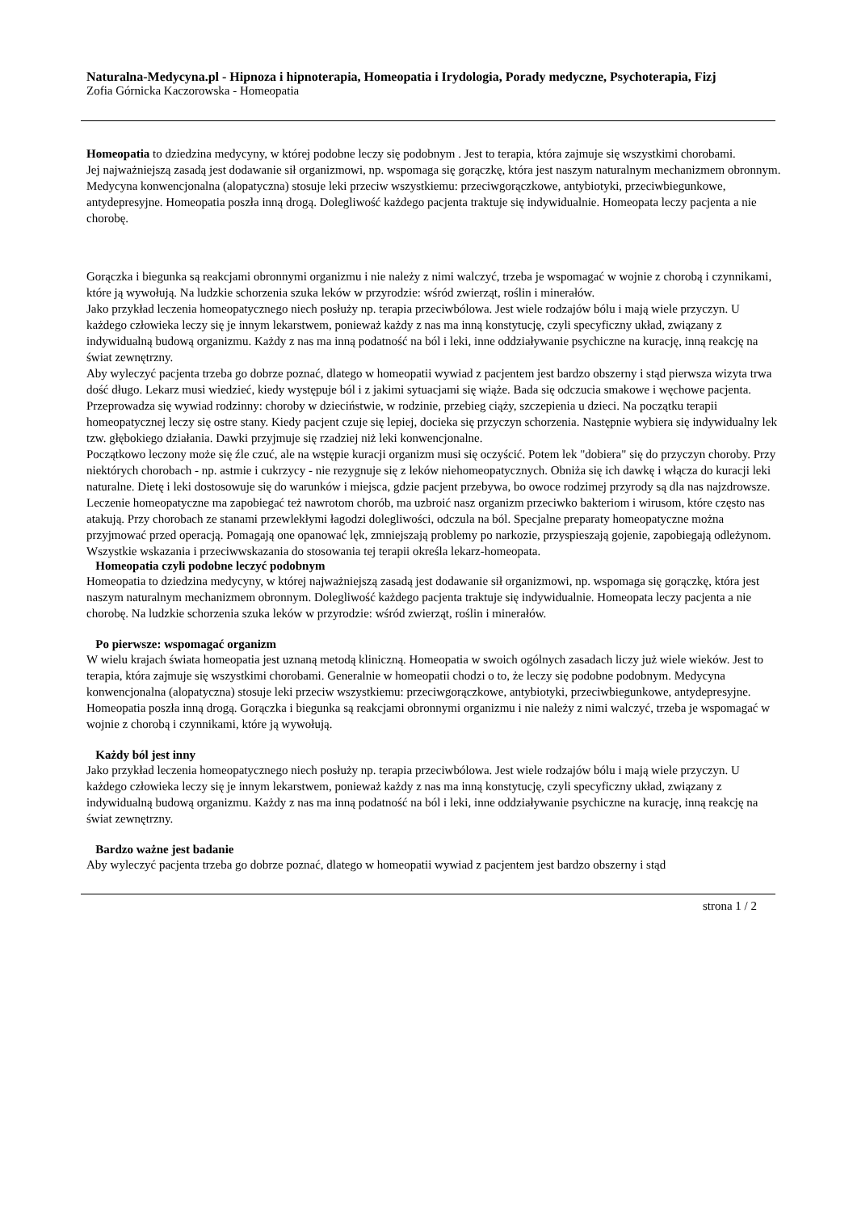Naturalna-Medycyna.pl - Hipnoza i hipnoterapia, Homeopatia i Irydologia, Porady medyczne, Psychoterapia, Fizj
Zofia Górnicka Kaczorowska - Homeopatia
Homeopatia to dziedzina medycyny, w której podobne leczy się podobnym . Jest to terapia, która zajmuje się wszystkimi chorobami.
Jej najważniejszą zasadą jest dodawanie sił organizmowi, np. wspomaga się gorączkę, która jest naszym naturalnym mechanizmem obronnym. Medycyna konwencjonalna (alopatyczna) stosuje leki przeciw wszystkiemu: przeciwgorączkowe, antybiotyki, przeciwbiegunkowe, antydepresyjne. Homeopatia poszła inną drogą. Dolegliwość każdego pacjenta traktuje się indywidualnie. Homeopata leczy pacjenta a nie chorobę.
Gorączka i biegunka są reakcjami obronnymi organizmu i nie należy z nimi walczyć, trzeba je wspomagać w wojnie z chorobą i czynnikami, które ją wywołują. Na ludzkie schorzenia szuka leków w przyrodzie: wśród zwierząt, roślin i minerałów.
Jako przykład leczenia homeopatycznego niech posłuży np. terapia przeciwbólowa. Jest wiele rodzajów bólu i mają wiele przyczyn. U każdego człowieka leczy się je innym lekarstwem, ponieważ każdy z nas ma inną konstytucję, czyli specyficzny układ, związany z indywidualną budową organizmu. Każdy z nas ma inną podatność na ból i leki, inne oddziaływanie psychiczne na kurację, inną reakcję na świat zewnętrzny.
Aby wyleczyć pacjenta trzeba go dobrze poznać, dlatego w homeopatii wywiad z pacjentem jest bardzo obszerny i stąd pierwsza wizyta trwa dość długo. Lekarz musi wiedzieć, kiedy występuje ból i z jakimi sytuacjami się wiąże. Bada się odczucia smakowe i węchowe pacjenta. Przeprowadza się wywiad rodzinny: choroby w dzieciństwie, w rodzinie, przebieg ciąży, szczepienia u dzieci. Na początku terapii homeopatycznej leczy się ostre stany. Kiedy pacjent czuje się lepiej, docieka się przyczyn schorzenia. Następnie wybiera się indywidualny lek tzw. głębokiego działania. Dawki przyjmuje się rzadziej niż leki konwencjonalne.
Początkowo leczony może się źle czuć, ale na wstępie kuracji organizm musi się oczyścić. Potem lek "dobiera" się do przyczyn choroby. Przy niektórych chorobach - np. astmie i cukrzycy - nie rezygnuje się z leków niehomeopatycznych. Obniża się ich dawkę i włącza do kuracji leki naturalne. Dietę i leki dostosowuje się do warunków i miejsca, gdzie pacjent przebywa, bo owoce rodzimej przyrody są dla nas najzdrowsze. Leczenie homeopatyczne ma zapobiegać też nawrotom chorób, ma uzbroić nasz organizm przeciwko bakteriom i wirusom, które często nas atakują. Przy chorobach ze stanami przewlekłymi łagodzi dolegliwości, odczula na ból. Specjalne preparaty homeopatyczne można przyjmować przed operacją. Pomagają one opanować lęk, zmniejszają problemy po narkozie, przyspieszają gojenie, zapobiegają odleżynom. Wszystkie wskazania i przeciwwskazania do stosowania tej terapii określa lekarz-homeopata.
Homeopatia czyli podobne leczyć podobnym
Homeopatia to dziedzina medycyny, w której najważniejszą zasadą jest dodawanie sił organizmowi, np. wspomaga się gorączkę, która jest naszym naturalnym mechanizmem obronnym. Dolegliwość każdego pacjenta traktuje się indywidualnie. Homeopata leczy pacjenta a nie chorobę. Na ludzkie schorzenia szuka leków w przyrodzie: wśród zwierząt, roślin i minerałów.
Po pierwsze: wspomagać organizm
W wielu krajach świata homeopatia jest uznaną metodą kliniczną. Homeopatia w swoich ogólnych zasadach liczy już wiele wieków. Jest to terapia, która zajmuje się wszystkimi chorobami. Generalnie w homeopatii chodzi o to, że leczy się podobne podobnym. Medycyna konwencjonalna (alopatyczna) stosuje leki przeciw wszystkiemu: przeciwgorączkowe, antybiotyki, przeciwbiegunkowe, antydepresyjne. Homeopatia poszła inną drogą. Gorączka i biegunka są reakcjami obronnymi organizmu i nie należy z nimi walczyć, trzeba je wspomagać w wojnie z chorobą i czynnikami, które ją wywołują.
Każdy ból jest inny
Jako przykład leczenia homeopatycznego niech posłuży np. terapia przeciwbólowa. Jest wiele rodzajów bólu i mają wiele przyczyn. U każdego człowieka leczy się je innym lekarstwem, ponieważ każdy z nas ma inną konstytucję, czyli specyficzny układ, związany z indywidualną budową organizmu. Każdy z nas ma inną podatność na ból i leki, inne oddziaływanie psychiczne na kurację, inną reakcję na świat zewnętrzny.
Bardzo ważne jest badanie
Aby wyleczyć pacjenta trzeba go dobrze poznać, dlatego w homeopatii wywiad z pacjentem jest bardzo obszerny i stąd
strona 1 / 2